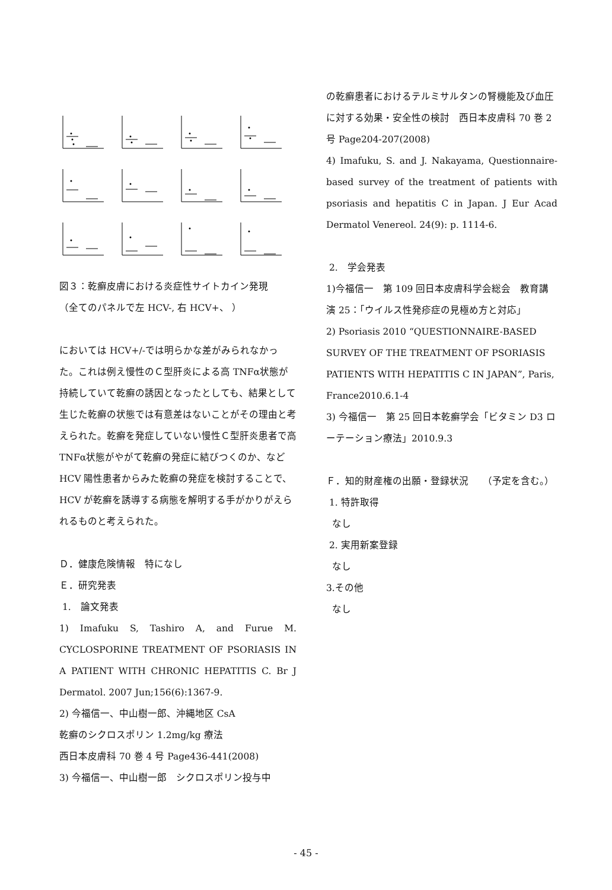図３：乾癬皮膚における炎症性サイトカイン発現
（全てのパネルで左 HCV-, 右 HCV+、 ）
においては HCV+/-では明らかな差がみられなかった。これは例え慢性のＣ型肝炎による高 TNFα状態が持続していて乾癬の誘因となったとしても、結果として生じた乾癬の状態では有意差はないことがその理由と考えられた。乾癬を発症していない慢性Ｃ型肝炎患者で高 TNFα状態がやがて乾癬の発症に結びつくのか、など HCV 陽性患者からみた乾癬の発症を検討することで、HCV が乾癬を誘導する病態を解明する手がかりがえられるものと考えられた。
Ｄ．健康危険情報　特になし
Ｅ．研究発表
1.　論文発表
1) Imafuku S, Tashiro A, and Furue M. CYCLOSPORINE TREATMENT OF PSORIASIS IN A PATIENT WITH CHRONIC HEPATITIS C. Br J Dermatol. 2007 Jun;156(6):1367-9.
2) 今福信一、中山樹一郎、沖縄地区 CsA
乾癬のシクロスポリン 1.2mg/kg 療法
西日本皮膚科 70 巻 4 号 Page436-441(2008)
3) 今福信一、中山樹一郎　シクロスポリン投与中
の乾癬患者におけるテルミサルタンの腎機能及び血圧に対する効果・安全性の検討　西日本皮膚科 70 巻 2 号 Page204-207(2008)
4) Imafuku, S. and J. Nakayama, Questionnaire-based survey of the treatment of patients with psoriasis and hepatitis C in Japan. J Eur Acad Dermatol Venereol. 24(9): p. 1114-6.
2.　学会発表
1)今福信一　第 109 回日本皮膚科学会総会　教育講演 25：「ウイルス性発疹症の見極め方と対応」
2) Psoriasis 2010 “QUESTIONNAIRE-BASED SURVEY OF THE TREATMENT OF PSORIASIS PATIENTS WITH HEPATITIS C IN JAPAN”, Paris, France2010.6.1-4
3) 今福信一　第 25 回日本乾癬学会「ビタミン D3 ローテーション療法」2010.9.3
Ｆ．知的財産権の出願・登録状況　　（予定を含む。）
1. 特許取得
なし
2. 実用新案登録
なし
3.その他
なし
- 45 -